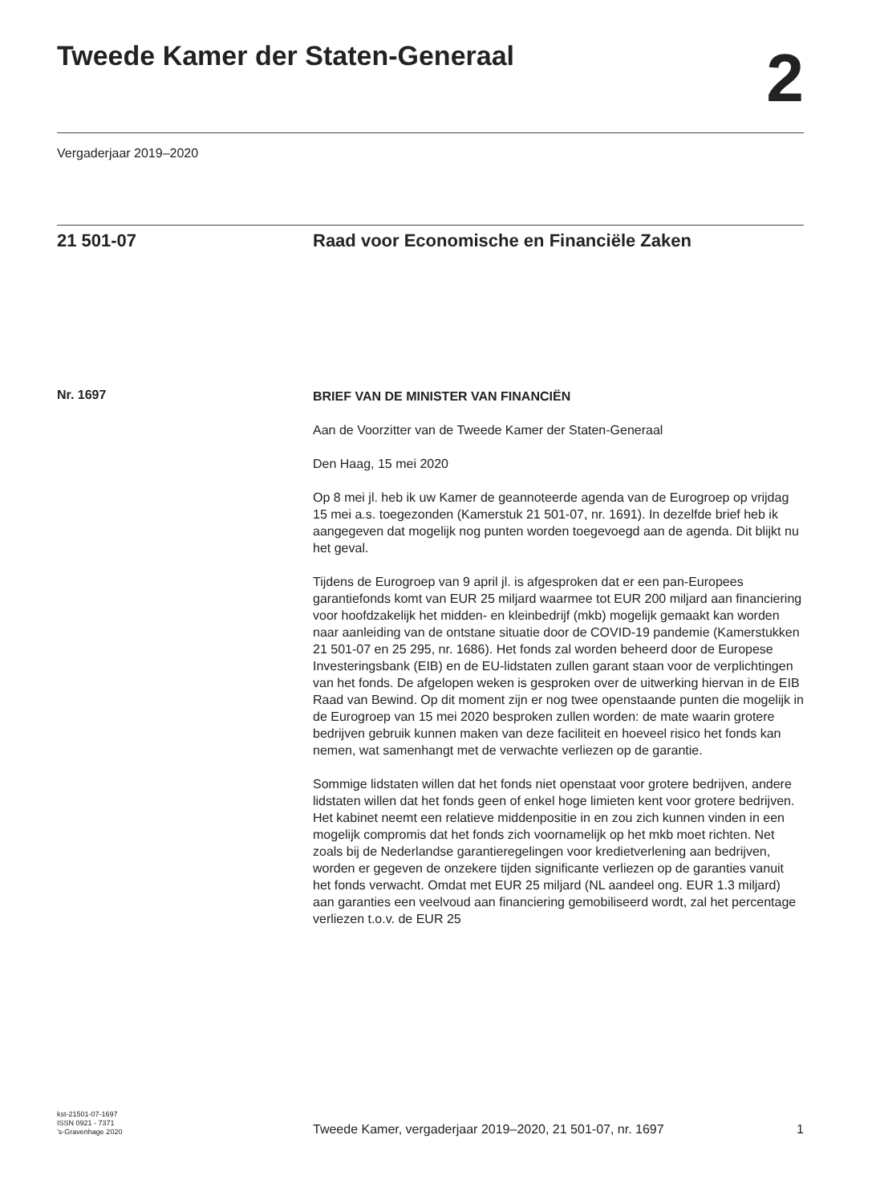Tweede Kamer der Staten-Generaal
2
Vergaderjaar 2019–2020
21 501-07 Raad voor Economische en Financiële Zaken
Nr. 1697
BRIEF VAN DE MINISTER VAN FINANCIËN
Aan de Voorzitter van de Tweede Kamer der Staten-Generaal
Den Haag, 15 mei 2020
Op 8 mei jl. heb ik uw Kamer de geannoteerde agenda van de Eurogroep op vrijdag 15 mei a.s. toegezonden (Kamerstuk 21 501-07, nr. 1691). In dezelfde brief heb ik aangegeven dat mogelijk nog punten worden toegevoegd aan de agenda. Dit blijkt nu het geval.
Tijdens de Eurogroep van 9 april jl. is afgesproken dat er een pan-Europees garantiefonds komt van EUR 25 miljard waarmee tot EUR 200 miljard aan financiering voor hoofdzakelijk het midden- en kleinbedrijf (mkb) mogelijk gemaakt kan worden naar aanleiding van de ontstane situatie door de COVID-19 pandemie (Kamerstukken 21 501-07 en 25 295, nr. 1686). Het fonds zal worden beheerd door de Europese Investeringsbank (EIB) en de EU-lidstaten zullen garant staan voor de verplichtingen van het fonds. De afgelopen weken is gesproken over de uitwerking hiervan in de EIB Raad van Bewind. Op dit moment zijn er nog twee openstaande punten die mogelijk in de Eurogroep van 15 mei 2020 besproken zullen worden: de mate waarin grotere bedrijven gebruik kunnen maken van deze faciliteit en hoeveel risico het fonds kan nemen, wat samenhangt met de verwachte verliezen op de garantie.
Sommige lidstaten willen dat het fonds niet openstaat voor grotere bedrijven, andere lidstaten willen dat het fonds geen of enkel hoge limieten kent voor grotere bedrijven. Het kabinet neemt een relatieve middenpositie in en zou zich kunnen vinden in een mogelijk compromis dat het fonds zich voornamelijk op het mkb moet richten. Net zoals bij de Nederlandse garantieregelingen voor kredietverlening aan bedrijven, worden er gegeven de onzekere tijden significante verliezen op de garanties vanuit het fonds verwacht. Omdat met EUR 25 miljard (NL aandeel ong. EUR 1.3 miljard) aan garanties een veelvoud aan financiering gemobiliseerd wordt, zal het percentage verliezen t.o.v. de EUR 25
kst-21501-07-1697
ISSN 0921 - 7371
’s-Gravenhage 2020
Tweede Kamer, vergaderjaar 2019–2020, 21 501-07, nr. 1697
1